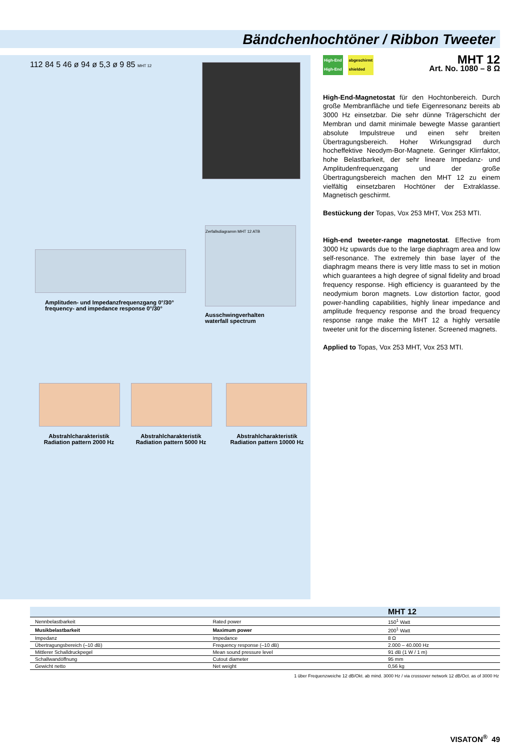Bändchenhochtöner / Ribbon Tweeter
112 84 5 46 ø 94 ø 5,3 ø 9 85 MHT 12
Amplituden- und Impedanzfrequenzgang 0°/30°
frequency- and impedance response 0°/30°
Zerfallsdiagramm MHT 12 ATB
Ausschwingverhalten
waterfall spectrum
Abstrahlcharakteristik
Radiation pattern 2000 Hz
Abstrahlcharakteristik
Radiation pattern 5000 Hz
Abstrahlcharakteristik
Radiation pattern 10000 Hz
High-End
High-End
abgeschirmt
shielded
MHT 12
Art. No. 1080 – 8 Ω
High-End-Magnetostat für den Hochtonbereich. Durch große Membranfläche und tiefe Eigenresonanz bereits ab 3000 Hz einsetzbar. Die sehr dünne Trägerschicht der Membran und damit minimale bewegte Masse garantiert absolute Impulstreue und einen sehr breiten Übertragungsbereich. Hoher Wirkungsgrad durch hocheffektive Neodym-Bor-Magnete. Geringer Klirrfaktor, hohe Belastbarkeit, der sehr lineare Impedanz- und Amplitudenfrequenzgang und der große Übertragungsbereich machen den MHT 12 zu einem vielfältig einsetzbaren Hochtöner der Extraklasse. Magnetisch geschirmt.
Bestückung der Topas, Vox 253 MHT, Vox 253 MTI.
High-end tweeter-range magnetostat. Effective from 3000 Hz upwards due to the large diaphragm area and low self-resonance. The extremely thin base layer of the diaphragm means there is very little mass to set in motion which guarantees a high degree of signal fidelity and broad frequency response. High efficiency is guaranteed by the neodymium boron magnets. Low distortion factor, good power-handling capabilities, highly linear impedance and amplitude frequency response and the broad frequency response range make the MHT 12 a highly versatile tweeter unit for the discerning listener. Screened magnets.
Applied to Topas, Vox 253 MHT, Vox 253 MTI.
| | | MHT 12 |
| --- | --- | --- |
| Nennbelastbarkeit | Rated power | 150<sup>1</sup> Watt |
| Musikbelastbarkeit | Maximum power | 200<sup>1</sup> Watt |
| Impedanz | Impedance | 8 Ω |
| Übertragungsbereich (–10 dB) | Frequency response (–10 dB) | 2.000 – 40.000 Hz |
| Mittlerer Schalldruckpegel | Mean sound pressure level | 91 dB (1 W / 1 m) |
| Schallwandöffnung | Cutout diameter | 95 mm |
| Gewicht netto | Net weight | 0,56 kg |
1 über Frequenzweiche 12 dB/Okt. ab mind. 3000 Hz / via crossover network 12 dB/Oct. as of 3000 Hz
VISATON<sup>®</sup> 49